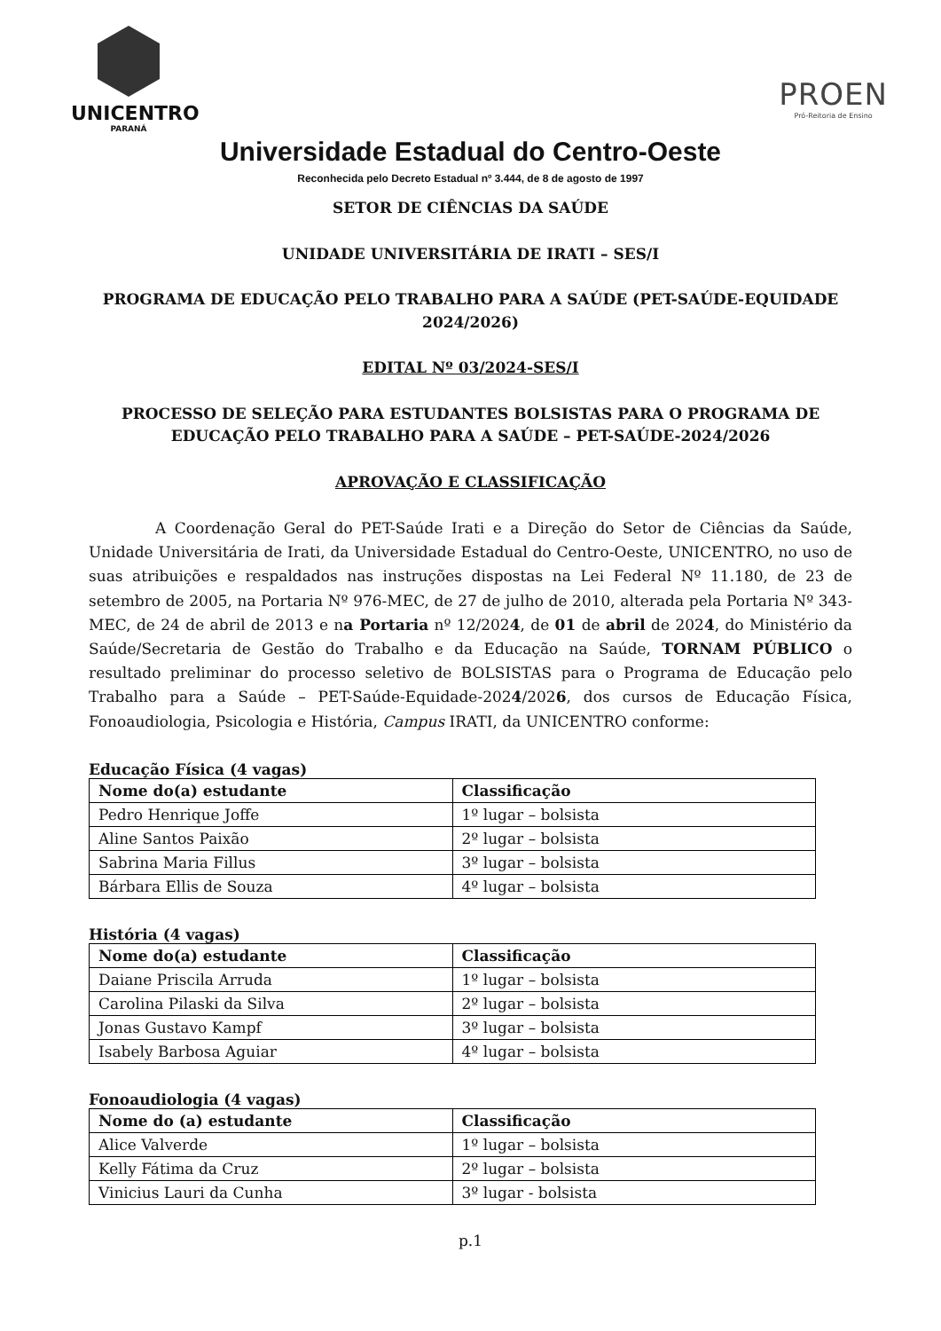UNICENTRO
PARANÁ
PROEN
Pró-Reitoria de Ensino
Universidade Estadual do Centro-Oeste
Reconhecida pelo Decreto Estadual nº 3.444, de 8 de agosto de 1997
SETOR DE CIÊNCIAS DA SAÚDE
UNIDADE UNIVERSITÁRIA DE IRATI – SES/I
PROGRAMA DE EDUCAÇÃO PELO TRABALHO PARA A SAÚDE (PET-SAÚDE-EQUIDADE 2024/2026)
EDITAL Nº 03/2024-SES/I
PROCESSO DE SELEÇÃO PARA ESTUDANTES BOLSISTAS PARA O PROGRAMA DE EDUCAÇÃO PELO TRABALHO PARA A SAÚDE – PET-SAÚDE-2024/2026
APROVAÇÃO E CLASSIFICAÇÃO
A Coordenação Geral do PET-Saúde Irati e a Direção do Setor de Ciências da Saúde, Unidade Universitária de Irati, da Universidade Estadual do Centro-Oeste, UNICENTRO, no uso de suas atribuições e respaldados nas instruções dispostas na Lei Federal Nº 11.180, de 23 de setembro de 2005, na Portaria Nº 976-MEC, de 27 de julho de 2010, alterada pela Portaria Nº 343-MEC, de 24 de abril de 2013 e na Portaria nº 12/2024, de 01 de abril de 2024, do Ministério da Saúde/Secretaria de Gestão do Trabalho e da Educação na Saúde, TORNAM PÚBLICO o resultado preliminar do processo seletivo de BOLSISTAS para o Programa de Educação pelo Trabalho para a Saúde – PET-Saúde-Equidade-2024/2026, dos cursos de Educação Física, Fonoaudiologia, Psicologia e História, Campus IRATI, da UNICENTRO conforme:
Educação Física (4 vagas)
| Nome do(a) estudante | Classificação |
| --- | --- |
| Pedro Henrique Joffe | 1º lugar – bolsista |
| Aline Santos Paixão | 2º lugar – bolsista |
| Sabrina Maria Fillus | 3º lugar – bolsista |
| Bárbara Ellis de Souza | 4º lugar – bolsista |
História (4 vagas)
| Nome do(a) estudante | Classificação |
| --- | --- |
| Daiane Priscila Arruda | 1º lugar – bolsista |
| Carolina Pilaski da Silva | 2º lugar – bolsista |
| Jonas Gustavo Kampf | 3º lugar – bolsista |
| Isabely Barbosa Aguiar | 4º lugar – bolsista |
Fonoaudiologia (4 vagas)
| Nome do (a) estudante | Classificação |
| --- | --- |
| Alice Valverde | 1º lugar – bolsista |
| Kelly Fátima da Cruz | 2º lugar – bolsista |
| Vinicius Lauri da Cunha | 3º lugar - bolsista |
p.1